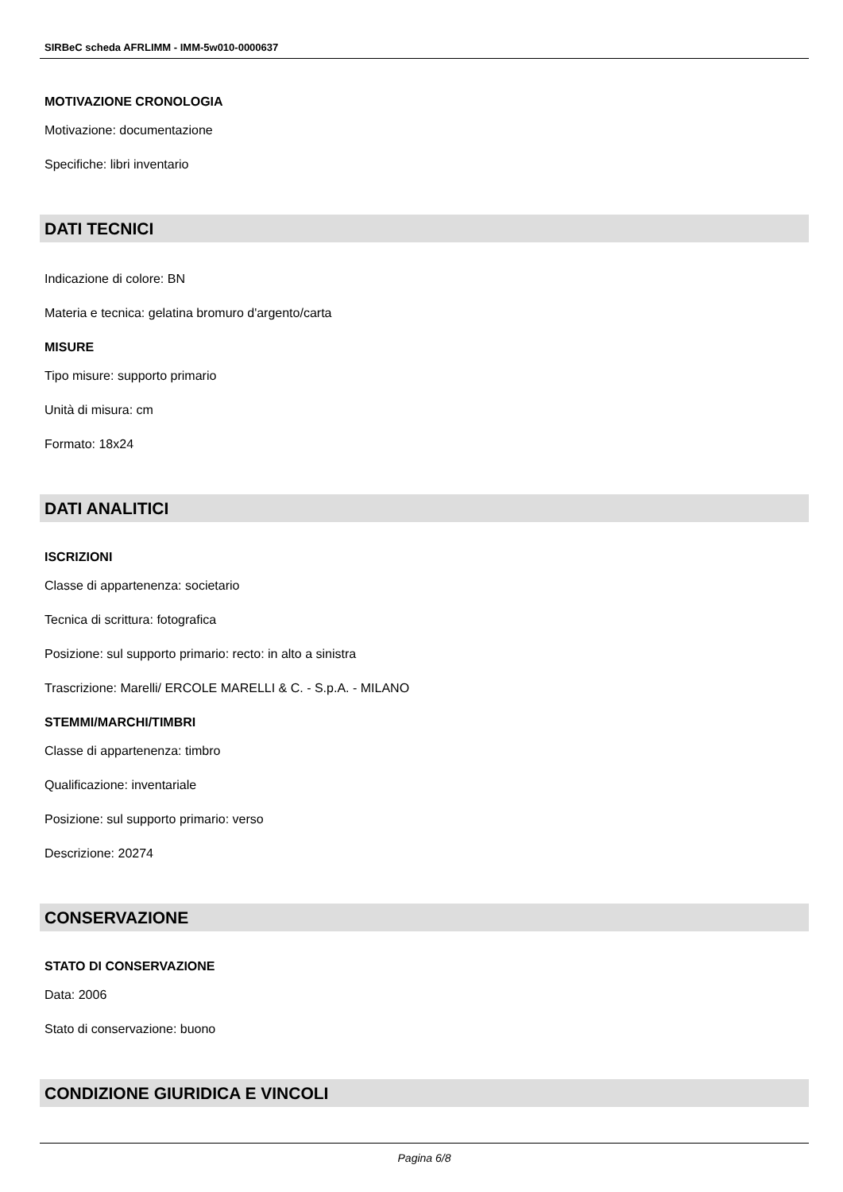SIRBeC scheda AFRLIMM - IMM-5w010-0000637
MOTIVAZIONE CRONOLOGIA
Motivazione: documentazione
Specifiche: libri inventario
DATI TECNICI
Indicazione di colore: BN
Materia e tecnica: gelatina bromuro d'argento/carta
MISURE
Tipo misure: supporto primario
Unità di misura: cm
Formato: 18x24
DATI ANALITICI
ISCRIZIONI
Classe di appartenenza: societario
Tecnica di scrittura: fotografica
Posizione: sul supporto primario: recto: in alto a sinistra
Trascrizione: Marelli/ ERCOLE MARELLI & C. - S.p.A. - MILANO
STEMMI/MARCHI/TIMBRI
Classe di appartenenza: timbro
Qualificazione: inventariale
Posizione: sul supporto primario: verso
Descrizione: 20274
CONSERVAZIONE
STATO DI CONSERVAZIONE
Data: 2006
Stato di conservazione: buono
CONDIZIONE GIURIDICA E VINCOLI
Pagina 6/8